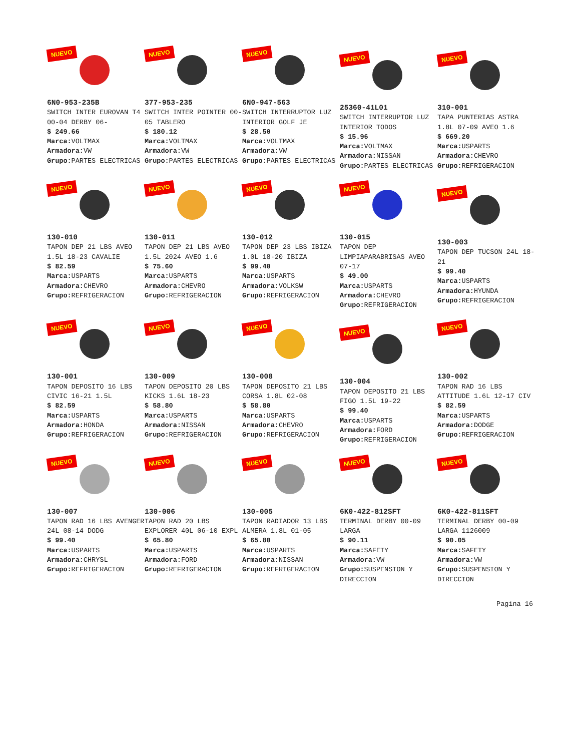NUEVO
6N0-953-235B
SWITCH INTER EUROVAN T4 00-04 DERBY 06-
$ 249.66
Marca: VOLTMAX
Armadora: VW
Grupo: PARTES ELECTRICAS
NUEVO
377-953-235
SWITCH INTER POINTER 00-05 TABLERO
$ 180.12
Marca: VOLTMAX
Armadora: VW
Grupo: PARTES ELECTRICAS
NUEVO
6N0-947-563
SWITCH INTERRUPTOR LUZ INTERIOR GOLF JE
$ 28.50
Marca: VOLTMAX
Armadora: VW
Grupo: PARTES ELECTRICAS
NUEVO
25360-41L01
SWITCH INTERRUPTOR LUZ INTERIOR TODOS
$ 15.96
Marca: VOLTMAX
Armadora: NISSAN
Grupo: PARTES ELECTRICAS
NUEVO
310-001
TAPA PUNTERIAS ASTRA 1.8L 07-09 AVEO 1.6
$ 669.20
Marca: USPARTS
Armadora: CHEVRO
Grupo: REFRIGERACION
NUEVO
130-010
TAPON DEP 21 LBS AVEO 1.5L 18-23 CAVALIE
$ 82.59
Marca: USPARTS
Armadora: CHEVRO
Grupo: REFRIGERACION
NUEVO
130-011
TAPON DEP 21 LBS AVEO 1.5L 2024 AVEO 1.6
$ 75.60
Marca: USPARTS
Armadora: CHEVRO
Grupo: REFRIGERACION
NUEVO
130-012
TAPON DEP 23 LBS IBIZA 1.0L 18-20 IBIZA
$ 99.40
Marca: USPARTS
Armadora: VOLKSW
Grupo: REFRIGERACION
NUEVO
130-015
TAPON DEP LIMPIAPARABRISAS AVEO 07-17
$ 49.00
Marca: USPARTS
Armadora: CHEVRO
Grupo: REFRIGERACION
NUEVO
130-003
TAPON DEP TUCSON 24L 18-21
$ 99.40
Marca: USPARTS
Armadora: HYUNDA
Grupo: REFRIGERACION
NUEVO
130-001
TAPON DEPOSITO 16 LBS CIVIC 16-21 1.5L
$ 82.59
Marca: USPARTS
Armadora: HONDA
Grupo: REFRIGERACION
NUEVO
130-009
TAPON DEPOSITO 20 LBS KICKS 1.6L 18-23
$ 58.80
Marca: USPARTS
Armadora: NISSAN
Grupo: REFRIGERACION
NUEVO
130-008
TAPON DEPOSITO 21 LBS CORSA 1.8L 02-08
$ 58.80
Marca: USPARTS
Armadora: CHEVRO
Grupo: REFRIGERACION
NUEVO
130-004
TAPON DEPOSITO 21 LBS FIGO 1.5L 19-22
$ 99.40
Marca: USPARTS
Armadora: FORD
Grupo: REFRIGERACION
NUEVO
130-002
TAPON RAD 16 LBS ATTITUDE 1.6L 12-17 CIV
$ 82.59
Marca: USPARTS
Armadora: DODGE
Grupo: REFRIGERACION
NUEVO
130-007
TAPON RAD 16 LBS AVENGER 24L 08-14 DODG
$ 99.40
Marca: USPARTS
Armadora: CHRYSL
Grupo: REFRIGERACION
NUEVO
130-006
TAPON RAD 20 LBS EXPLORER 40L 06-10 EXPL
$ 65.80
Marca: USPARTS
Armadora: FORD
Grupo: REFRIGERACION
NUEVO
130-005
TAPON RADIADOR 13 LBS ALMERA 1.8L 01-05
$ 65.80
Marca: USPARTS
Armadora: NISSAN
Grupo: REFRIGERACION
NUEVO
6K0-422-812SFT
TERMINAL DERBY 00-09 LARGA
$ 90.11
Marca: SAFETY
Armadora: VW
Grupo: SUSPENSION Y DIRECCION
NUEVO
6K0-422-811SFT
TERMINAL DERBY 00-09 LARGA 1126009
$ 90.05
Marca: SAFETY
Armadora: VW
Grupo: SUSPENSION Y DIRECCION
Pagina 16